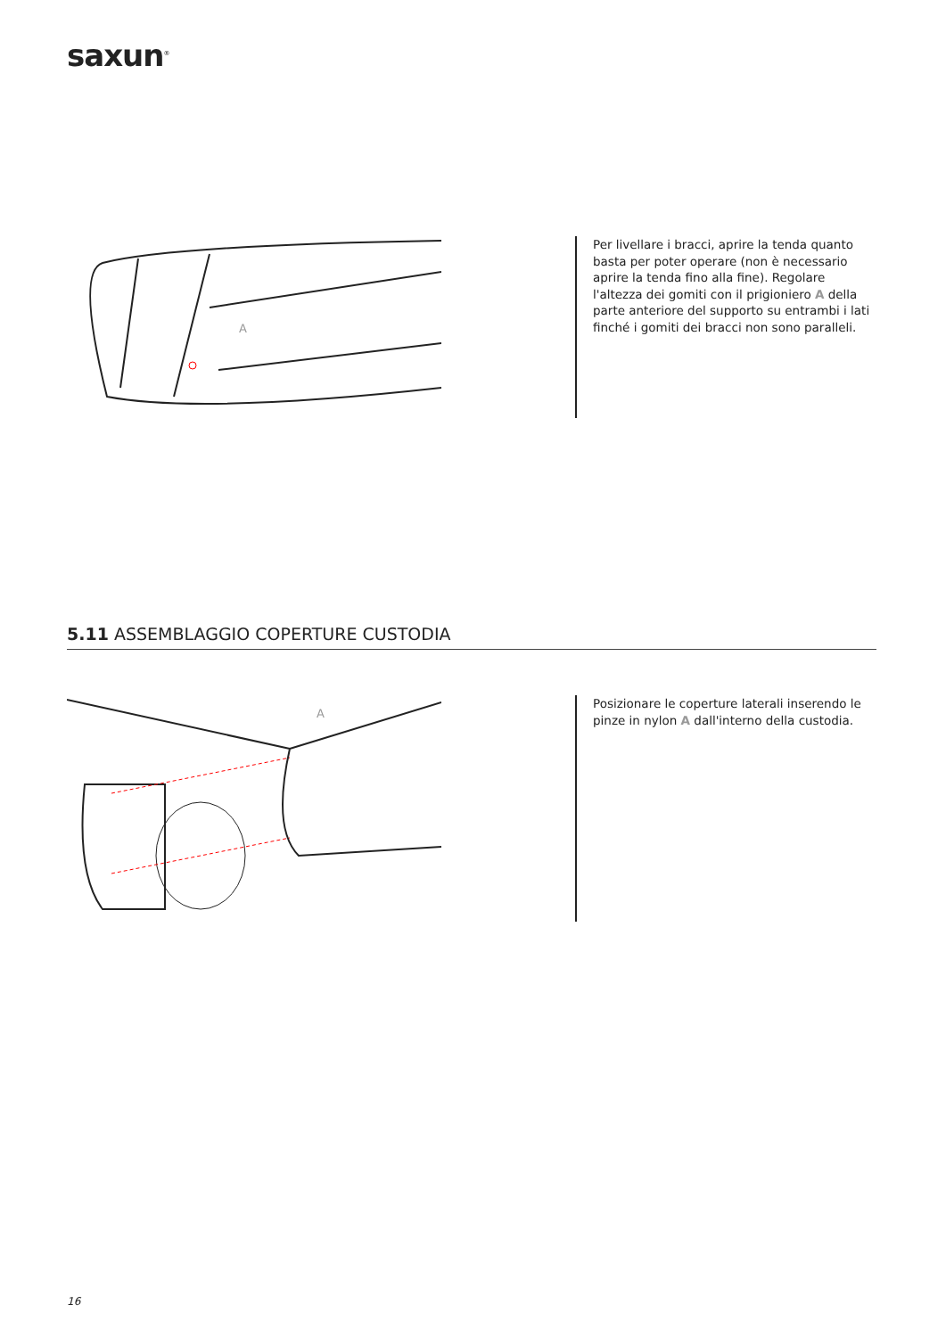saxun<sup>®</sup>
A
Per livellare i bracci, aprire la tenda quanto basta per poter operare (non è necessario aprire la tenda fino alla fine). Regolare l'altezza dei gomiti con il prigioniero A della parte anteriore del supporto su entrambi i lati finché i gomiti dei bracci non sono paralleli.
5.11 ASSEMBLAGGIO COPERTURE CUSTODIA
A
Posizionare le coperture laterali inserendo le pinze in nylon A dall'interno della custodia.
16